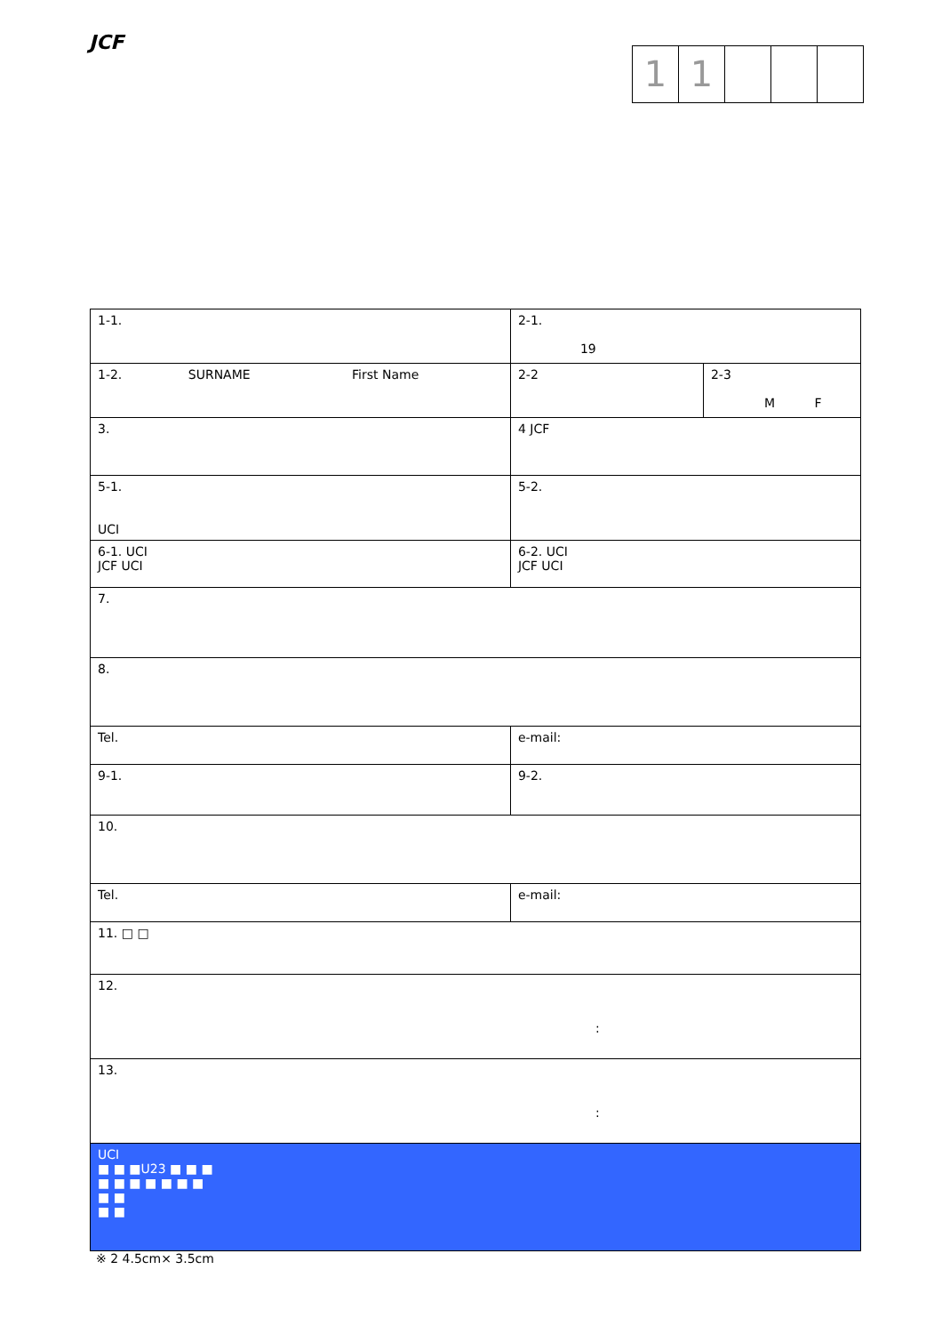JCF
1 1
　
　　　　　　　　
| 1-1. | 2-1. 19 | |
| 1-2. SURNAME First Name | 2-2 | 2-3 M F |
| 3. | 4 JCF | |
| 5-1. UCI | 5-2. | |
| 6-1. UCI JCF UCI | 6-2. UCI JCF UCI | |
| 7. | | |
| 8. | | |
| Tel. | e-mail: | |
| 9-1. | 9-2. | |
| 10. | | |
| Tel. | e-mail: | |
| 11. □ □ | | |
| 12. : | | |
| 13. : | | |
| UCI ■ ■ ■U23 ■ ■ ■ ■ ■ ■ ■ ■ ■ ■ ■ ■ ■ ■ | | |
※ 2 4.5cm× 3.5cm